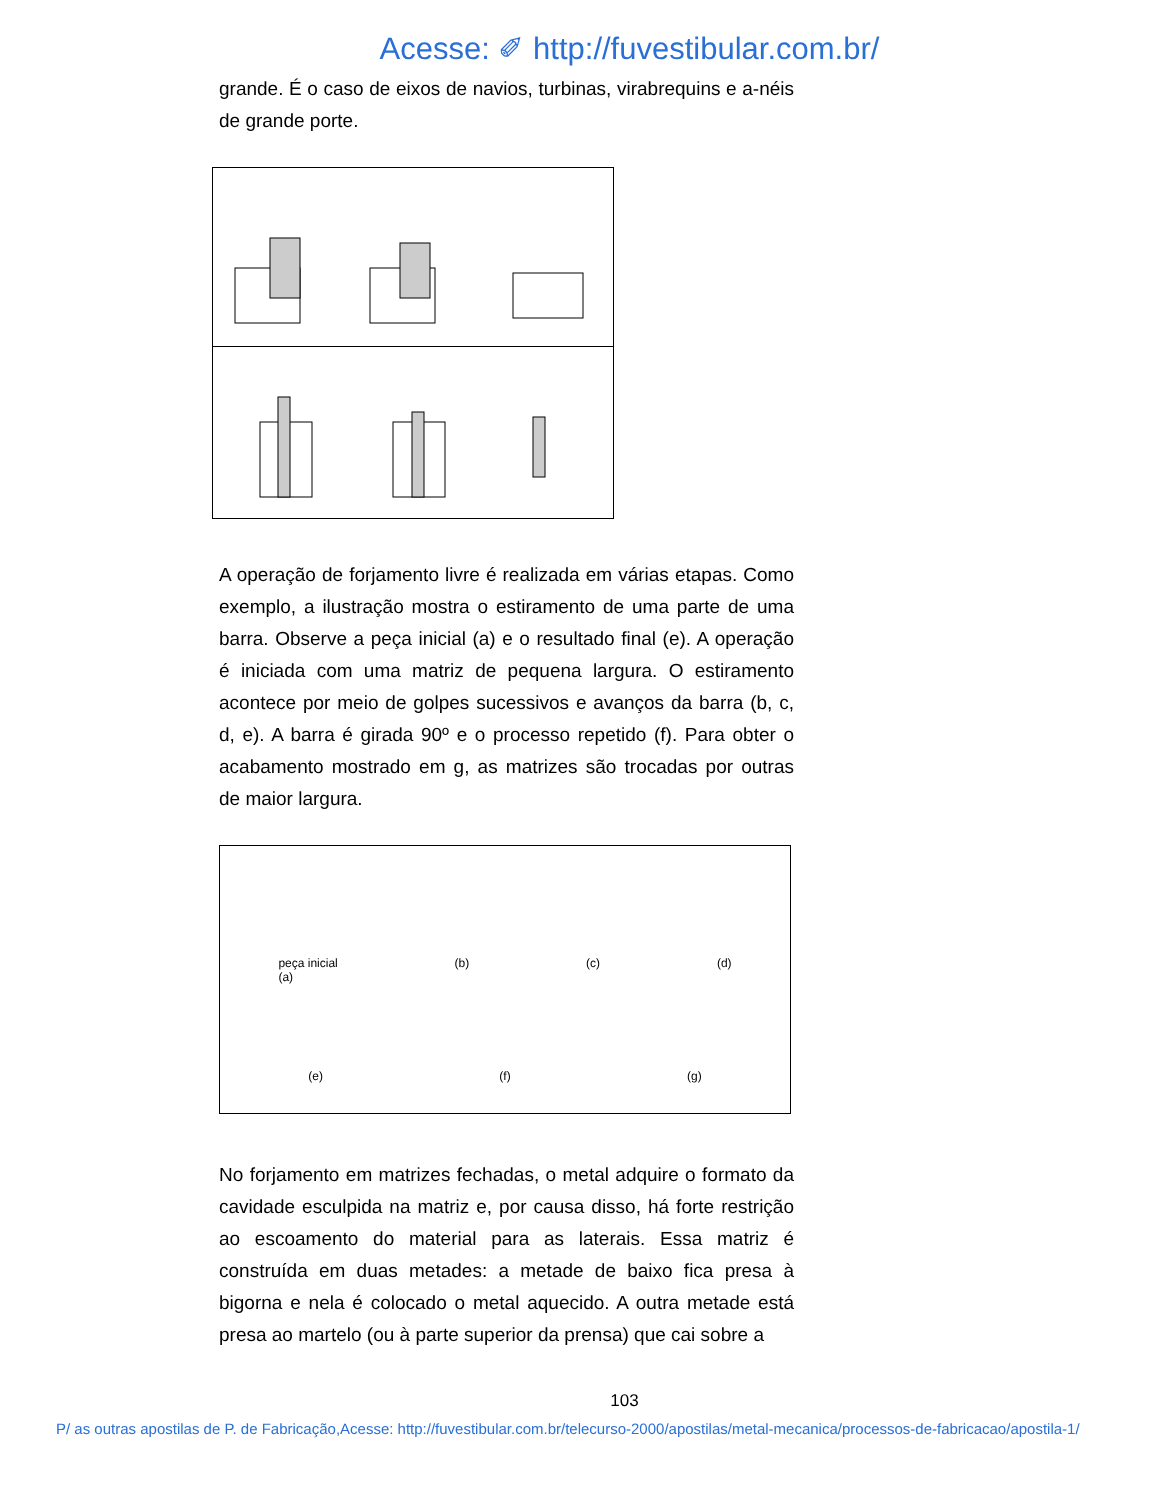Acesse: ✐ http://fuvestibular.com.br/
grande. É o caso de eixos de navios, turbinas, virabrequins e a-néis de grande porte.
A operação de forjamento livre é realizada em várias etapas. Como exemplo, a ilustração mostra o estiramento de uma parte de uma barra. Observe a peça inicial (a) e o resultado final (e). A operação é iniciada com uma matriz de pequena largura. O estiramento acontece por meio de golpes sucessivos e avanços da barra (b, c, d, e). A barra é girada 90º e o processo repetido (f). Para obter o acabamento mostrado em g, as matrizes são trocadas por outras de maior largura.
peça inicial
(a) (b) (c) (d)
(e) (f) (g)
No forjamento em matrizes fechadas, o metal adquire o formato da cavidade esculpida na matriz e, por causa disso, há forte restrição ao escoamento do material para as laterais. Essa matriz é construída em duas metades: a metade de baixo fica presa à bigorna e nela é colocado o metal aquecido. A outra metade está presa ao martelo (ou à parte superior da prensa) que cai sobre a
103
P/ as outras apostilas de P. de Fabricação,Acesse: http://fuvestibular.com.br/telecurso-2000/apostilas/metal-mecanica/processos-de-fabricacao/apostila-1/